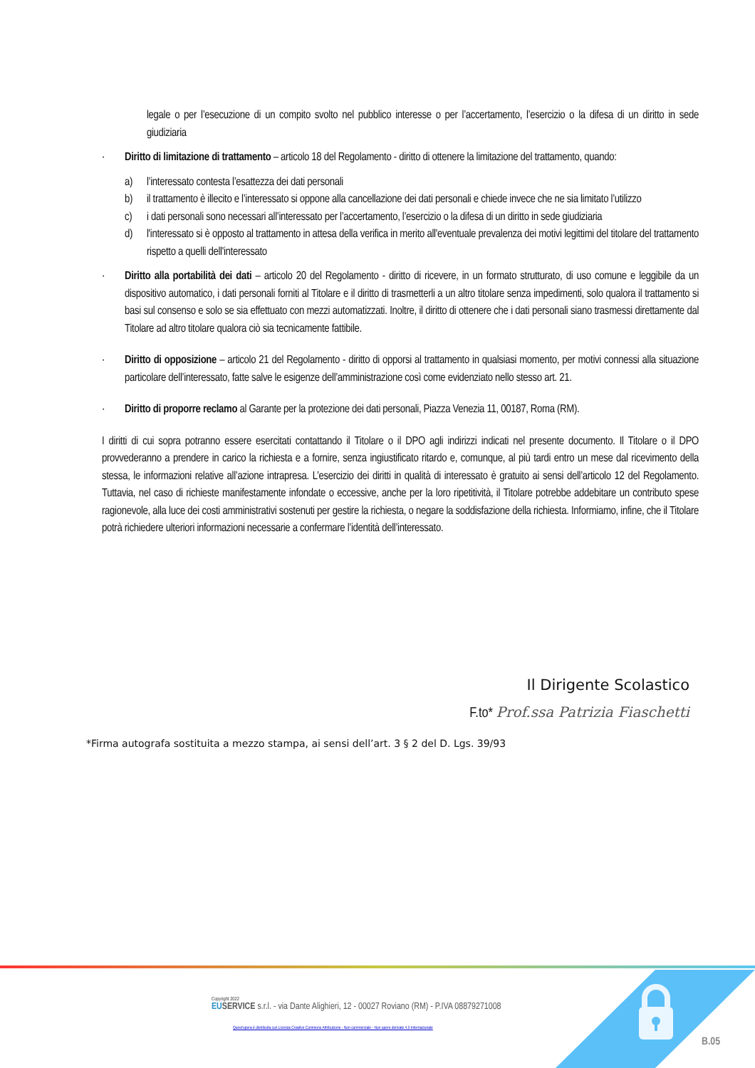legale o per l’esecuzione di un compito svolto nel pubblico interesse o per l’accertamento, l’esercizio o la difesa di un diritto in sede giudiziaria
· Diritto di limitazione di trattamento – articolo 18 del Regolamento - diritto di ottenere la limitazione del trattamento, quando:
a) l’interessato contesta l’esattezza dei dati personali
b) il trattamento è illecito e l’interessato si oppone alla cancellazione dei dati personali e chiede invece che ne sia limitato l’utilizzo
c) i dati personali sono necessari all’interessato per l’accertamento, l’esercizio o la difesa di un diritto in sede giudiziaria
d) l'interessato si è opposto al trattamento in attesa della verifica in merito all'eventuale prevalenza dei motivi legittimi del titolare del trattamento rispetto a quelli dell'interessato
· Diritto alla portabilità dei dati – articolo 20 del Regolamento - diritto di ricevere, in un formato strutturato, di uso comune e leggibile da un dispositivo automatico, i dati personali forniti al Titolare e il diritto di trasmetterli a un altro titolare senza impedimenti, solo qualora il trattamento si basi sul consenso e solo se sia effettuato con mezzi automatizzati. Inoltre, il diritto di ottenere che i dati personali siano trasmessi direttamente dal Titolare ad altro titolare qualora ciò sia tecnicamente fattibile.
· Diritto di opposizione – articolo 21 del Regolamento - diritto di opporsi al trattamento in qualsiasi momento, per motivi connessi alla situazione particolare dell’interessato, fatte salve le esigenze dell’amministrazione così come evidenziato nello stesso art. 21.
· Diritto di proporre reclamo al Garante per la protezione dei dati personali, Piazza Venezia 11, 00187, Roma (RM).
I diritti di cui sopra potranno essere esercitati contattando il Titolare o il DPO agli indirizzi indicati nel presente documento. Il Titolare o il DPO provvederanno a prendere in carico la richiesta e a fornire, senza ingiustificato ritardo e, comunque, al più tardi entro un mese dal ricevimento della stessa, le informazioni relative all’azione intrapresa. L’esercizio dei diritti in qualità di interessato è gratuito ai sensi dell’articolo 12 del Regolamento. Tuttavia, nel caso di richieste manifestamente infondate o eccessive, anche per la loro ripetitività, il Titolare potrebbe addebitare un contributo spese ragionevole, alla luce dei costi amministrativi sostenuti per gestire la richiesta, o negare la soddisfazione della richiesta. Informiamo, infine, che il Titolare potrà richiedere ulteriori informazioni necessarie a confermare l’identità dell’interessato.
Il Dirigente Scolastico
F.to* Prof.ssa Patrizia Fiaschetti
*Firma autografa sostituita a mezzo stampa, ai sensi dell’art. 3 § 2 del D. Lgs. 39/93
Copyright 2022
EU SERVICE s.r.l. - via Dante Alighieri, 12 - 00027 Roviano (RM) - P.IVA 08879271008
Quest'opera è distribuita con Licenza Creative Commons Attribuzione - Non commerciale - Non opere derivate 4.0 Internazionale
B.05